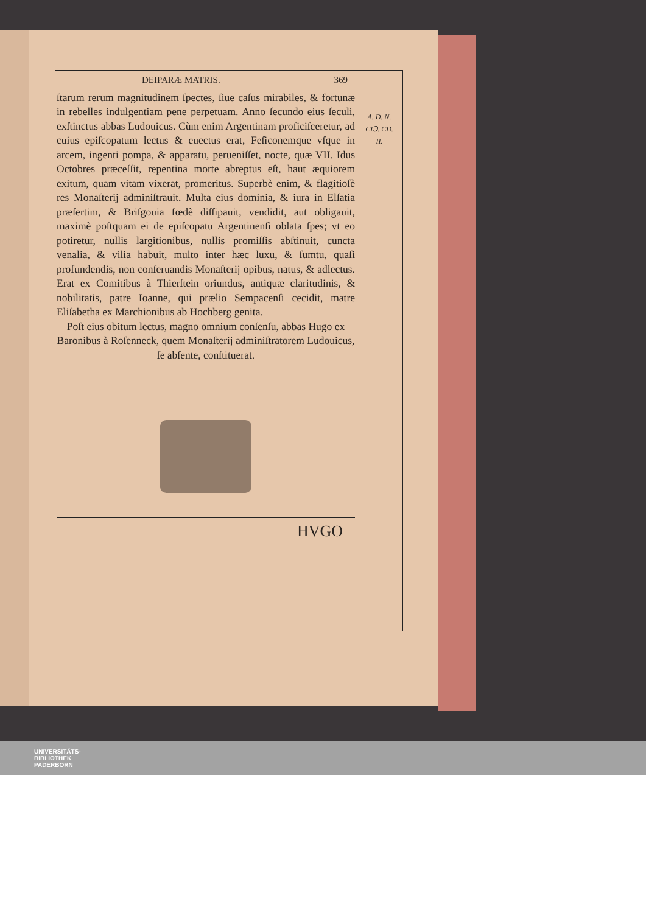DEIPARÆ MATRIS. 369
A. D. N.
CIↃ. CD.
II.
ſtarum rerum magnitudinem ſpectes, ſiue caſus mirabiles, & fortunæ in rebelles indulgentiam pene perpetuam. Anno ſecundo eius ſeculi, exſtinctus abbas Ludouicus. Cùm enim Argentinam proficiſceretur, ad cuius epiſcopatum lectus & euectus erat, Feſiconemque vſque in arcem, ingenti pompa, & apparatu, perueniſſet, nocte, quæ VII. Idus Octobres præceſſit, repentina morte abreptus eſt, haut æquiorem exitum, quam vitam vixerat, promeritus. Superbè enim, & flagitioſè res Monaſterij adminiſtrauit. Multa eius dominia, & iura in Elſatia præſertim, & Briſgouia fœdè diſſipauit, vendidit, aut obligauit, maximè poſtquam ei de epiſcopatu Argentinenſi oblata ſpes; vt eo potiretur, nullis largitionibus, nullis promiſſis abſtinuit, cuncta venalia, & vilia habuit, multo inter hæc luxu, & ſumtu, quaſi profundendis, non conſeruandis Monaſterij opibus, natus, & adlectus. Erat ex Comitibus à Thierſtein oriundus, antiquæ claritudinis, & nobilitatis, patre Ioanne, qui prælio Sempacenſi cecidit, matre Eliſabetha ex Marchionibus ab Hochberg genita.
Poſt eius obitum lectus, magno omnium conſenſu, abbas Hugo ex Baronibus à Roſenneck, quem Monaſterij adminiſtratorem Ludouicus, ſe abſente, conſtituerat.
HVGO
UNIVERSITÄTS-
BIBLIOTHEK
PADERBORN